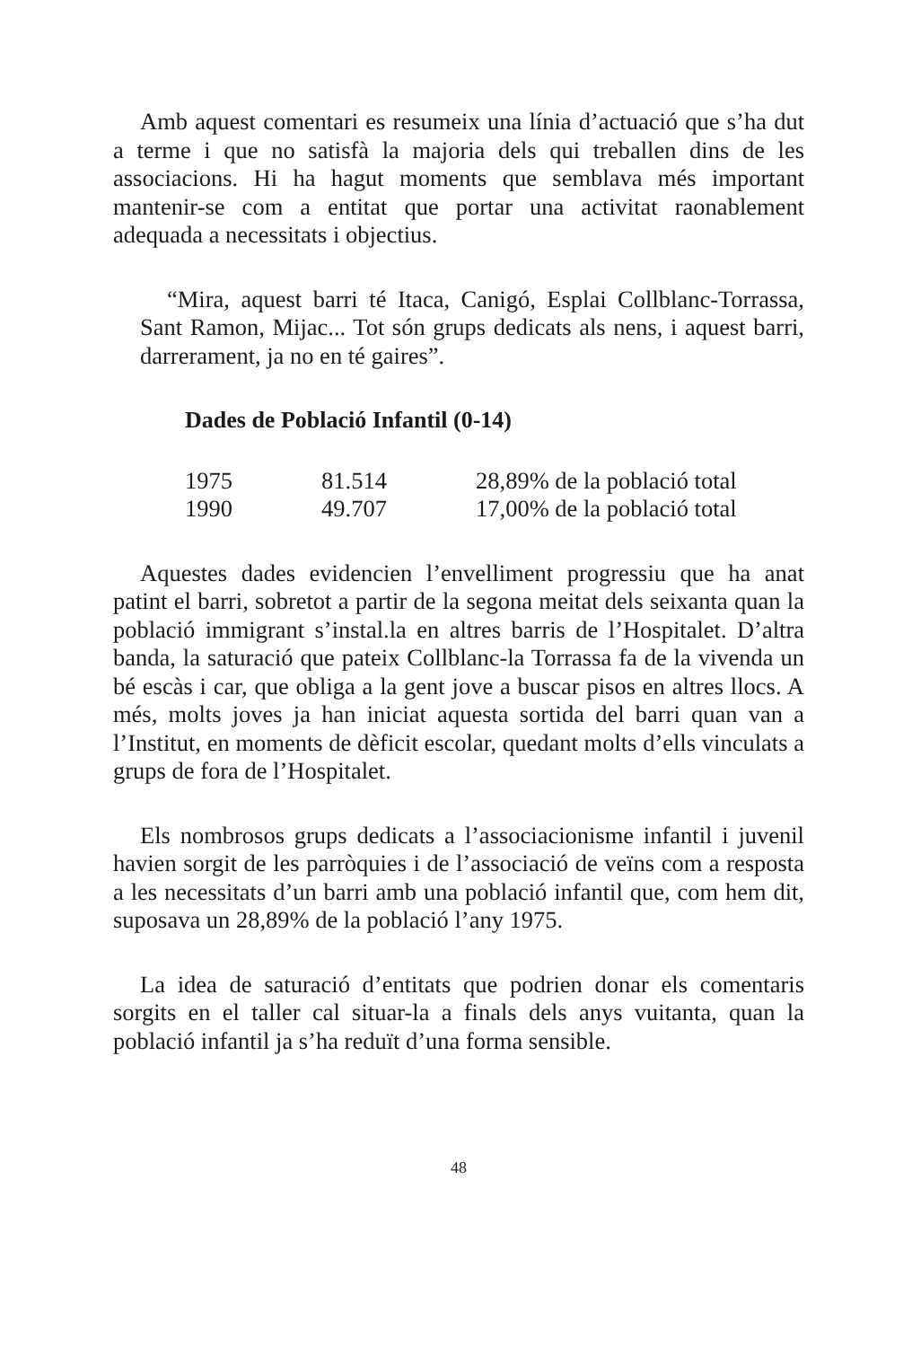Amb aquest comentari es resumeix una línia d’actuació que s’ha dut a terme i que no satisfà la majoria dels qui treballen dins de les associacions. Hi ha hagut moments que semblava més important mantenir-se com a entitat que portar una activitat raonablement adequada a necessitats i objectius.
“Mira, aquest barri té Itaca, Canigó, Esplai Collblanc-Torrassa, Sant Ramon, Mijac... Tot són grups dedicats als nens, i aquest barri, darrerament, ja no en té gaires”.
Dades de Població Infantil (0-14)
| 1975 | 81.514 | 28,89% de la població total |
| 1990 | 49.707 | 17,00% de la població total |
Aquestes dades evidencien l’envelliment progressiu que ha anat patint el barri, sobretot a partir de la segona meitat dels seixanta quan la població immigrant s’instal.la en altres barris de l’Hospitalet. D’altra banda, la saturació que pateix Collblanc-la Torrassa fa de la vivenda un bé escàs i car, que obliga a la gent jove a buscar pisos en altres llocs. A més, molts joves ja han iniciat aquesta sortida del barri quan van a l’Institut, en moments de dèficit escolar, quedant molts d’ells vinculats a grups de fora de l’Hospitalet.
Els nombrosos grups dedicats a l’associacionisme infantil i juvenil havien sorgit de les parròquies i de l’associació de veïns com a resposta a les necessitats d’un barri amb una població infantil que, com hem dit, suposava un 28,89% de la població l’any 1975.
La idea de saturació d’entitats que podrien donar els comentaris sorgits en el taller cal situar-la a finals dels anys vuitanta, quan la població infantil ja s’ha reduït d’una forma sensible.
48